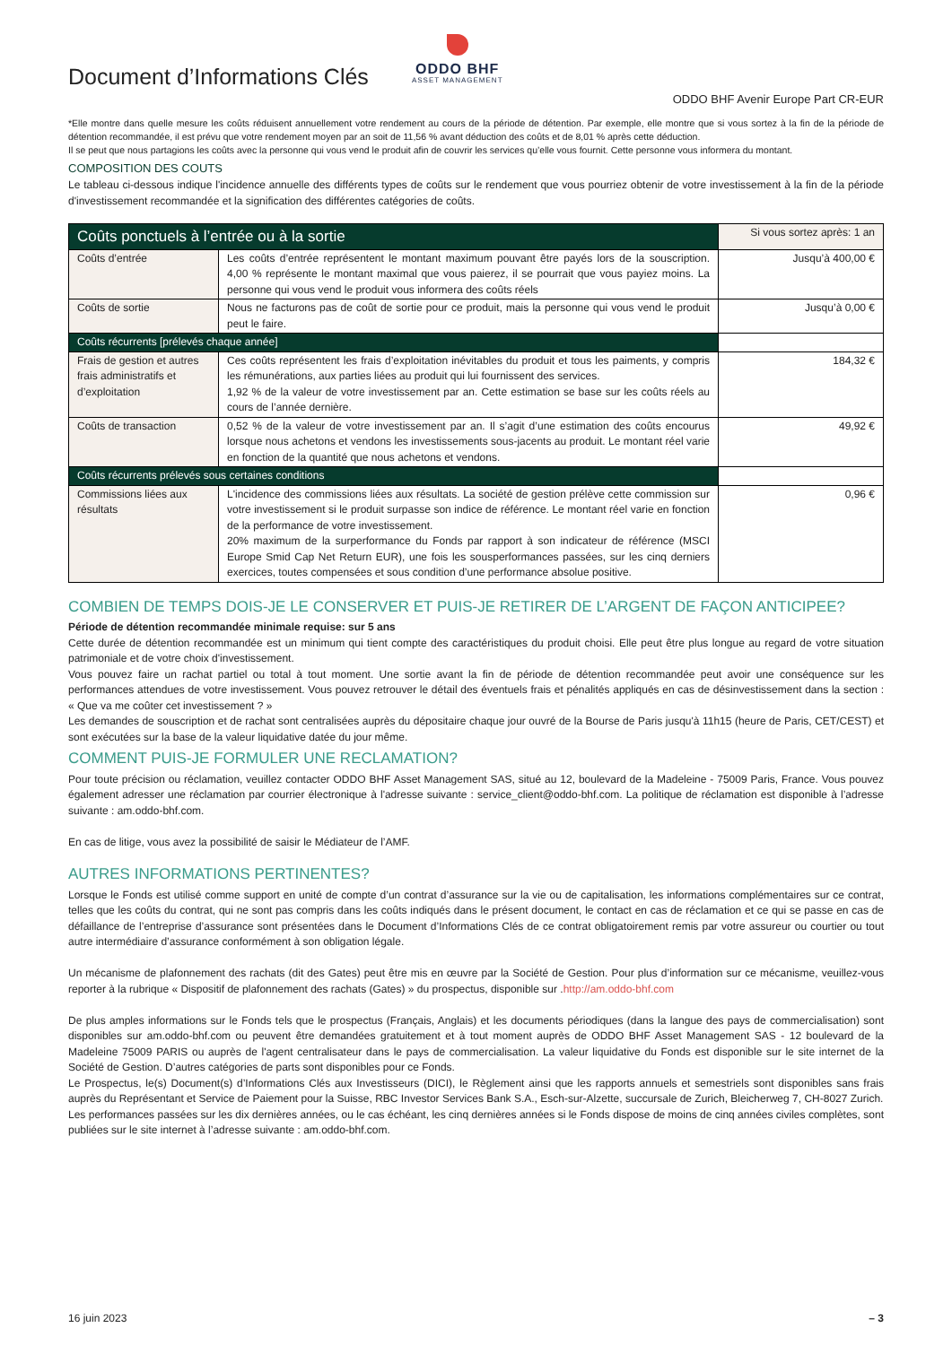Document d’Informations Clés
ODDO BHF
ASSET MANAGEMENT
ODDO BHF Avenir Europe Part CR-EUR
*Elle montre dans quelle mesure les coûts réduisent annuellement votre rendement au cours de la période de détention. Par exemple, elle montre que si vous sortez à la fin de la période de détention recommandée, il est prévu que votre rendement moyen par an soit de 11,56 % avant déduction des coûts et de 8,01 % après cette déduction.
Il se peut que nous partagions les coûts avec la personne qui vous vend le produit afin de couvrir les services qu’elle vous fournit. Cette personne vous informera du montant.
COMPOSITION DES COUTS
Le tableau ci-dessous indique l'incidence annuelle des différents types de coûts sur le rendement que vous pourriez obtenir de votre investissement à la fin de la période d'investissement recommandée et la signification des différentes catégories de coûts.
| Coûts ponctuels à l’entrée ou à la sortie | | Si vous sortez après: 1 an |
| --- | --- | --- |
| Coûts d’entrée | Les coûts d’entrée représentent le montant maximum pouvant être payés lors de la souscription. 4,00 % représente le montant maximal que vous paierez, il se pourrait que vous payiez moins. La personne qui vous vend le produit vous informera des coûts réels | Jusqu’à 400,00 € |
| Coûts de sortie | Nous ne facturons pas de coût de sortie pour ce produit, mais la personne qui vous vend le produit peut le faire. | Jusqu’à 0,00 € |
| Coûts récurrents [prélevés chaque année] | | |
| Frais de gestion et autres frais administratifs et d’exploitation | Ces coûts représentent les frais d’exploitation inévitables du produit et tous les paiments, y compris les rémunérations, aux parties liées au produit qui lui fournissent des services. 1,92 % de la valeur de votre investissement par an. Cette estimation se base sur les coûts réels au cours de l’année dernière. | 184,32 € |
| Coûts de transaction | 0,52 % de la valeur de votre investissement par an. Il s’agit d’une estimation des coûts encourus lorsque nous achetons et vendons les investissements sous-jacents au produit. Le montant réel varie en fonction de la quantité que nous achetons et vendons. | 49,92 € |
| Coûts récurrents prélevés sous certaines conditions | | |
| Commissions liées aux résultats | L'incidence des commissions liées aux résultats. La société de gestion prélève cette commission sur votre investissement si le produit surpasse son indice de référence. Le montant réel varie en fonction de la performance de votre investissement. 20% maximum de la surperformance du Fonds par rapport à son indicateur de référence (MSCI Europe Smid Cap Net Return EUR), une fois les sousperformances passées, sur les cinq derniers exercices, toutes compensées et sous condition d’une performance absolue positive. | 0,96 € |
COMBIEN DE TEMPS DOIS-JE LE CONSERVER ET PUIS-JE RETIRER DE L’ARGENT DE FAÇON ANTICIPEE?
Période de détention recommandée minimale requise: sur 5 ans
Cette durée de détention recommandée est un minimum qui tient compte des caractéristiques du produit choisi. Elle peut être plus longue au regard de votre situation patrimoniale et de votre choix d'investissement.
Vous pouvez faire un rachat partiel ou total à tout moment. Une sortie avant la fin de période de détention recommandée peut avoir une conséquence sur les performances attendues de votre investissement. Vous pouvez retrouver le détail des éventuels frais et pénalités appliqués en cas de désinvestissement dans la section : « Que va me coûter cet investissement ? »
Les demandes de souscription et de rachat sont centralisées auprès du dépositaire chaque jour ouvré de la Bourse de Paris jusqu'à 11h15 (heure de Paris, CET/CEST) et sont exécutées sur la base de la valeur liquidative datée du jour même.
COMMENT PUIS-JE FORMULER UNE RECLAMATION?
Pour toute précision ou réclamation, veuillez contacter ODDO BHF Asset Management SAS, situé au 12, boulevard de la Madeleine - 75009 Paris, France. Vous pouvez également adresser une réclamation par courrier électronique à l'adresse suivante : service_client@oddo-bhf.com. La politique de réclamation est disponible à l’adresse suivante : am.oddo-bhf.com.
En cas de litige, vous avez la possibilité de saisir le Médiateur de l’AMF.
AUTRES INFORMATIONS PERTINENTES?
Lorsque le Fonds est utilisé comme support en unité de compte d’un contrat d’assurance sur la vie ou de capitalisation, les informations complémentaires sur ce contrat, telles que les coûts du contrat, qui ne sont pas compris dans les coûts indiqués dans le présent document, le contact en cas de réclamation et ce qui se passe en cas de défaillance de l’entreprise d’assurance sont présentées dans le Document d’Informations Clés de ce contrat obligatoirement remis par votre assureur ou courtier ou tout autre intermédiaire d’assurance conformément à son obligation légale.
Un mécanisme de plafonnement des rachats (dit des Gates) peut être mis en œuvre par la Société de Gestion. Pour plus d’information sur ce mécanisme, veuillez-vous reporter à la rubrique « Dispositif de plafonnement des rachats (Gates) » du prospectus, disponible sur .http://am.oddo-bhf.com
De plus amples informations sur le Fonds tels que le prospectus (Français, Anglais) et les documents périodiques (dans la langue des pays de commercialisation) sont disponibles sur am.oddo-bhf.com ou peuvent être demandées gratuitement et à tout moment auprès de ODDO BHF Asset Management SAS - 12 boulevard de la Madeleine 75009 PARIS ou auprès de l'agent centralisateur dans le pays de commercialisation. La valeur liquidative du Fonds est disponible sur le site internet de la Société de Gestion. D’autres catégories de parts sont disponibles pour ce Fonds.
Le Prospectus, le(s) Document(s) d’Informations Clés aux Investisseurs (DICI), le Règlement ainsi que les rapports annuels et semestriels sont disponibles sans frais auprès du Représentant et Service de Paiement pour la Suisse, RBC Investor Services Bank S.A., Esch-sur-Alzette, succursale de Zurich, Bleicherweg 7, CH-8027 Zurich.
Les performances passées sur les dix dernières années, ou le cas échéant, les cinq dernières années si le Fonds dispose de moins de cinq années civiles complètes, sont publiées sur le site internet à l’adresse suivante : am.oddo-bhf.com.
16 juin 2023 – 3